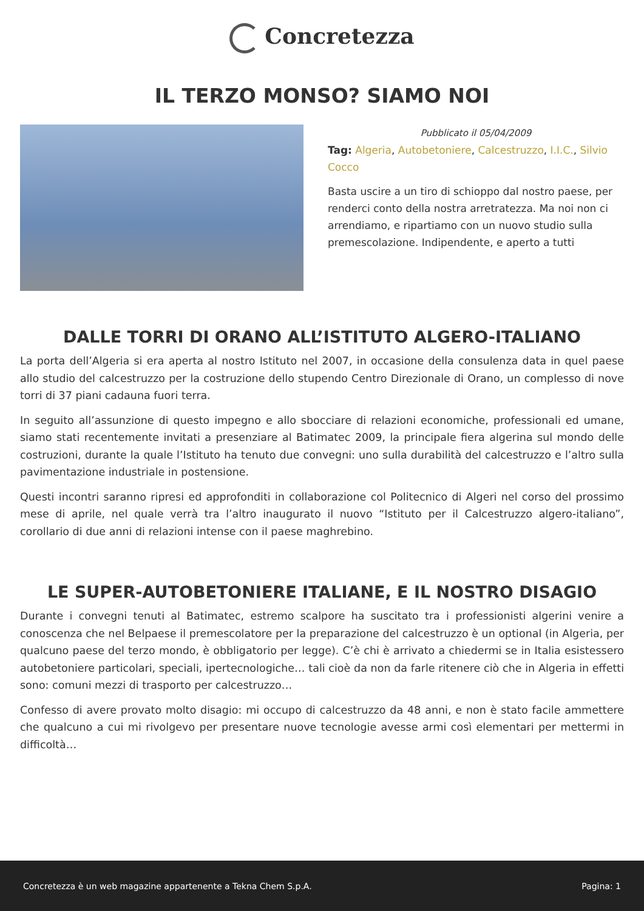Concretezza
IL TERZO MONSO? SIAMO NOI
Pubblicato il 05/04/2009
Tag: Algeria, Autobetoniere, Calcestruzzo, I.I.C., Silvio Cocco
Basta uscire a un tiro di schioppo dal nostro paese, per renderci conto della nostra arretratezza. Ma noi non ci arrendiamo, e ripartiamo con un nuovo studio sulla premescolazione. Indipendente, e aperto a tutti
DALLE TORRI DI ORANO ALL’ISTITUTO ALGERO-ITALIANO
La porta dell’Algeria si era aperta al nostro Istituto nel 2007, in occasione della consulenza data in quel paese allo studio del calcestruzzo per la costruzione dello stupendo Centro Direzionale di Orano, un complesso di nove torri di 37 piani cadauna fuori terra.
In seguito all’assunzione di questo impegno e allo sbocciare di relazioni economiche, professionali ed umane, siamo stati recentemente invitati a presenziare al Batimatec 2009, la principale fiera algerina sul mondo delle costruzioni, durante la quale l’Istituto ha tenuto due convegni: uno sulla durabilità del calcestruzzo e l’altro sulla pavimentazione industriale in postensione.
Questi incontri saranno ripresi ed approfonditi in collaborazione col Politecnico di Algeri nel corso del prossimo mese di aprile, nel quale verrà tra l’altro inaugurato il nuovo “Istituto per il Calcestruzzo algero-italiano”, corollario di due anni di relazioni intense con il paese maghrebino.
LE SUPER-AUTOBETONIERE ITALIANE, E IL NOSTRO DISAGIO
Durante i convegni tenuti al Batimatec, estremo scalpore ha suscitato tra i professionisti algerini venire a conoscenza che nel Belpaese il premescolatore per la preparazione del calcestruzzo è un optional (in Algeria, per qualcuno paese del terzo mondo, è obbligatorio per legge). C’è chi è arrivato a chiedermi se in Italia esistessero autobetoniere particolari, speciali, ipertecnologiche… tali cioè da non da farle ritenere ciò che in Algeria in effetti sono: comuni mezzi di trasporto per calcestruzzo…
Confesso di avere provato molto disagio: mi occupo di calcestruzzo da 48 anni, e non è stato facile ammettere che qualcuno a cui mi rivolgevo per presentare nuove tecnologie avesse armi così elementari per mettermi in difficoltà…
Concretezza è un web magazine appartenente a Tekna Chem S.p.A. Pagina: 1